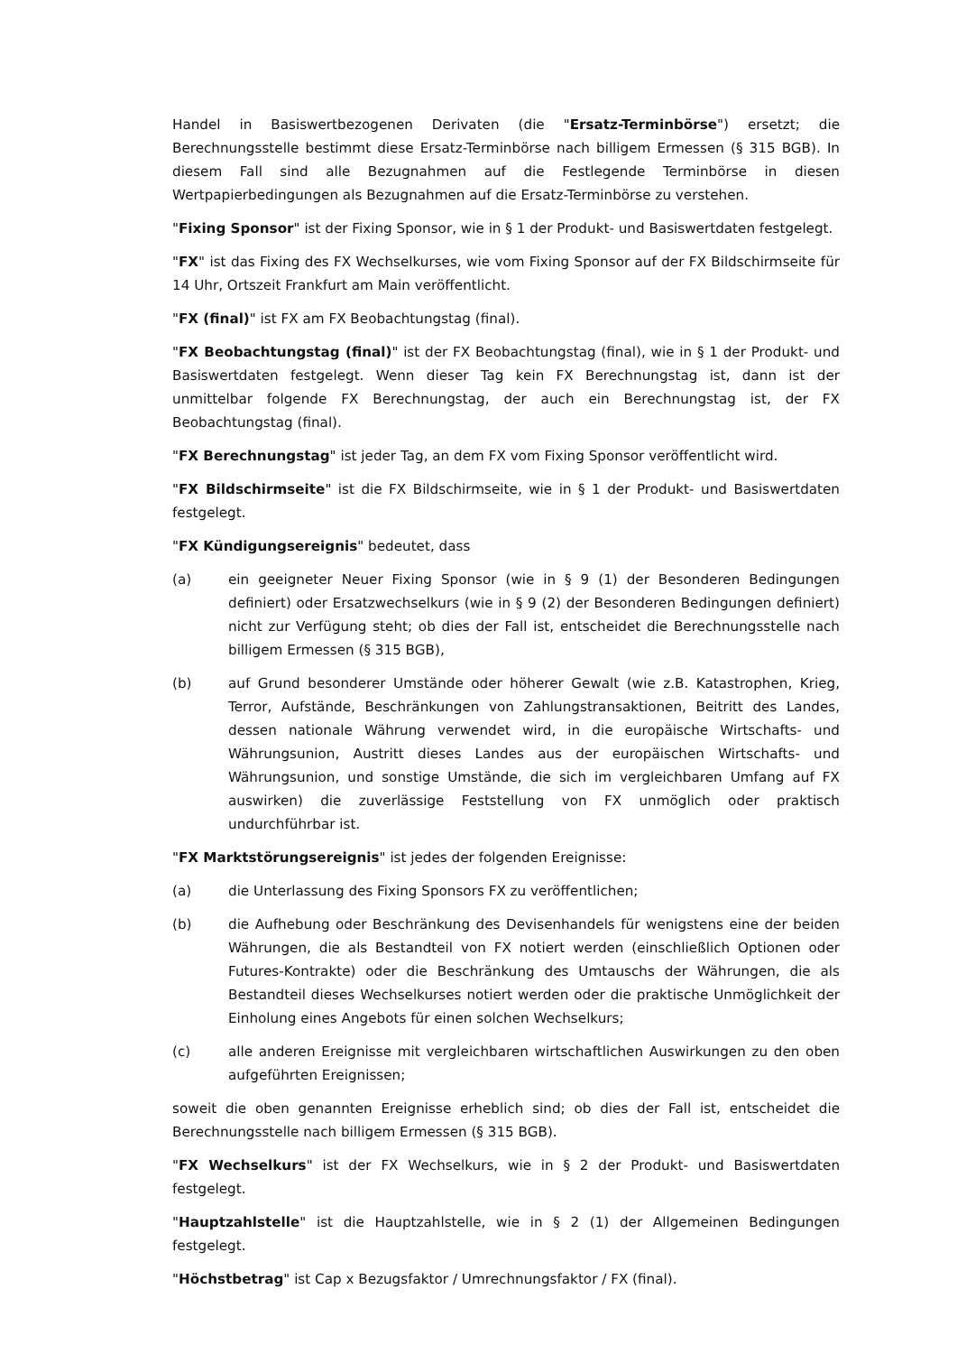Handel in Basiswertbezogenen Derivaten (die "Ersatz-Terminbörse") ersetzt; die Berechnungsstelle bestimmt diese Ersatz-Terminbörse nach billigem Ermessen (§ 315 BGB). In diesem Fall sind alle Bezugnahmen auf die Festlegende Terminbörse in diesen Wertpapierbedingungen als Bezugnahmen auf die Ersatz-Terminbörse zu verstehen.
"Fixing Sponsor" ist der Fixing Sponsor, wie in § 1 der Produkt- und Basiswertdaten festgelegt.
"FX" ist das Fixing des FX Wechselkurses, wie vom Fixing Sponsor auf der FX Bildschirmseite für 14 Uhr, Ortszeit Frankfurt am Main veröffentlicht.
"FX (final)" ist FX am FX Beobachtungstag (final).
"FX Beobachtungstag (final)" ist der FX Beobachtungstag (final), wie in § 1 der Produkt- und Basiswertdaten festgelegt. Wenn dieser Tag kein FX Berechnungstag ist, dann ist der unmittelbar folgende FX Berechnungstag, der auch ein Berechnungstag ist, der FX Beobachtungstag (final).
"FX Berechnungstag" ist jeder Tag, an dem FX vom Fixing Sponsor veröffentlicht wird.
"FX Bildschirmseite" ist die FX Bildschirmseite, wie in § 1 der Produkt- und Basiswertdaten festgelegt.
"FX Kündigungsereignis" bedeutet, dass
(a) ein geeigneter Neuer Fixing Sponsor (wie in § 9 (1) der Besonderen Bedingungen definiert) oder Ersatzwechselkurs (wie in § 9 (2) der Besonderen Bedingungen definiert) nicht zur Verfügung steht; ob dies der Fall ist, entscheidet die Berechnungsstelle nach billigem Ermessen (§ 315 BGB),
(b) auf Grund besonderer Umstände oder höherer Gewalt (wie z.B. Katastrophen, Krieg, Terror, Aufstände, Beschränkungen von Zahlungstransaktionen, Beitritt des Landes, dessen nationale Währung verwendet wird, in die europäische Wirtschafts- und Währungsunion, Austritt dieses Landes aus der europäischen Wirtschafts- und Währungsunion, und sonstige Umstände, die sich im vergleichbaren Umfang auf FX auswirken) die zuverlässige Feststellung von FX unmöglich oder praktisch undurchführbar ist.
"FX Marktstörungsereignis" ist jedes der folgenden Ereignisse:
(a) die Unterlassung des Fixing Sponsors FX zu veröffentlichen;
(b) die Aufhebung oder Beschränkung des Devisenhandels für wenigstens eine der beiden Währungen, die als Bestandteil von FX notiert werden (einschließlich Optionen oder Futures-Kontrakte) oder die Beschränkung des Umtauschs der Währungen, die als Bestandteil dieses Wechselkurses notiert werden oder die praktische Unmöglichkeit der Einholung eines Angebots für einen solchen Wechselkurs;
(c) alle anderen Ereignisse mit vergleichbaren wirtschaftlichen Auswirkungen zu den oben aufgeführten Ereignissen;
soweit die oben genannten Ereignisse erheblich sind; ob dies der Fall ist, entscheidet die Berechnungsstelle nach billigem Ermessen (§ 315 BGB).
"FX Wechselkurs" ist der FX Wechselkurs, wie in § 2 der Produkt- und Basiswertdaten festgelegt.
"Hauptzahlstelle" ist die Hauptzahlstelle, wie in § 2 (1) der Allgemeinen Bedingungen festgelegt.
"Höchstbetrag" ist Cap x Bezugsfaktor / Umrechnungsfaktor / FX (final).